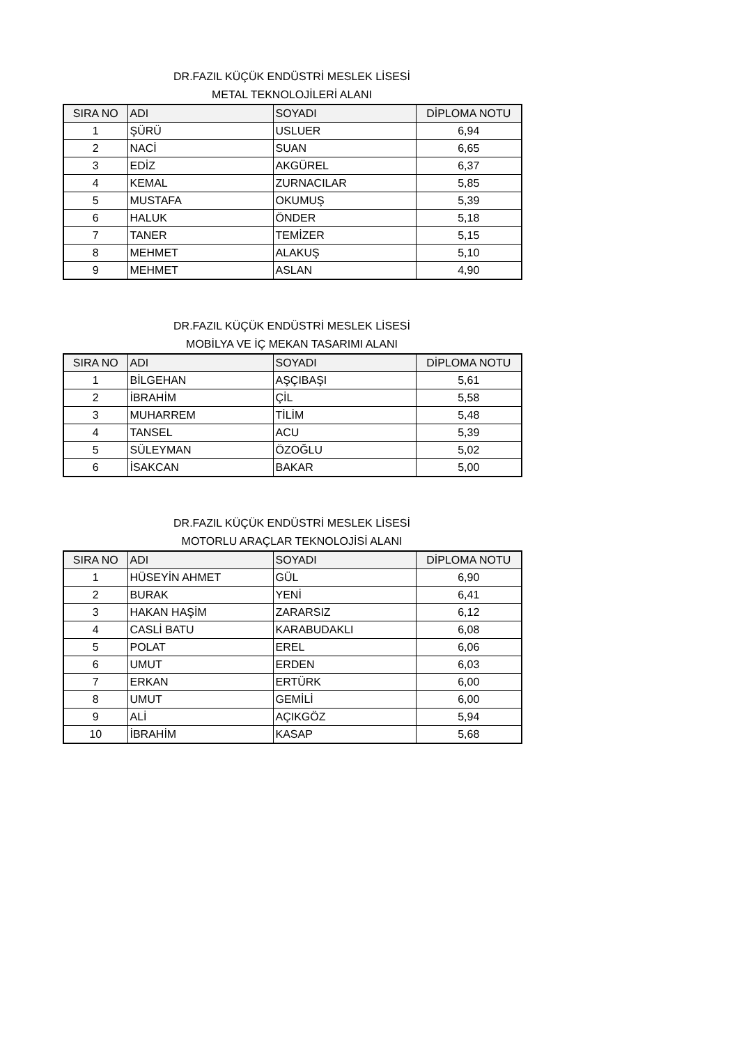DR.FAZIL KÜÇÜK ENDÜSTRİ MESLEK LİSESİ
METAL TEKNOLOJİLERİ ALANI
| SIRA NO | ADI | SOYADI | DİPLOMA NOTU |
| --- | --- | --- | --- |
| 1 | ŞÜRÜ | USLUER | 6,94 |
| 2 | NACİ | SUAN | 6,65 |
| 3 | EDİZ | AKGÜREL | 6,37 |
| 4 | KEMAL | ZURNACILAR | 5,85 |
| 5 | MUSTAFA | OKUMUŞ | 5,39 |
| 6 | HALUK | ÖNDER | 5,18 |
| 7 | TANER | TEMİZER | 5,15 |
| 8 | MEHMET | ALAKUŞ | 5,10 |
| 9 | MEHMET | ASLAN | 4,90 |
DR.FAZIL KÜÇÜK ENDÜSTRİ MESLEK LİSESİ
MOBİLYA VE İÇ MEKAN TASARIMI ALANI
| SIRA NO | ADI | SOYADI | DİPLOMA NOTU |
| --- | --- | --- | --- |
| 1 | BİLGEHAN | AŞÇIBAŞI | 5,61 |
| 2 | İBRAHİM | ÇİL | 5,58 |
| 3 | MUHARREM | TİLİM | 5,48 |
| 4 | TANSEL | ACU | 5,39 |
| 5 | SÜLEYMAN | ÖZOĞLU | 5,02 |
| 6 | İSAKCAN | BAKAR | 5,00 |
DR.FAZIL KÜÇÜK ENDÜSTRİ MESLEK LİSESİ
MOTORLU ARAÇLAR TEKNOLOJİSİ ALANI
| SIRA NO | ADI | SOYADI | DİPLOMA NOTU |
| --- | --- | --- | --- |
| 1 | HÜSEYİN AHMET | GÜL | 6,90 |
| 2 | BURAK | YENİ | 6,41 |
| 3 | HAKAN HAŞİM | ZARARSIZ | 6,12 |
| 4 | CASLİ BATU | KARABUDAKLI | 6,08 |
| 5 | POLAT | EREL | 6,06 |
| 6 | UMUT | ERDEN | 6,03 |
| 7 | ERKAN | ERTÜRK | 6,00 |
| 8 | UMUT | GEMİLİ | 6,00 |
| 9 | ALİ | AÇIKGÖZ | 5,94 |
| 10 | İBRAHİM | KASAP | 5,68 |